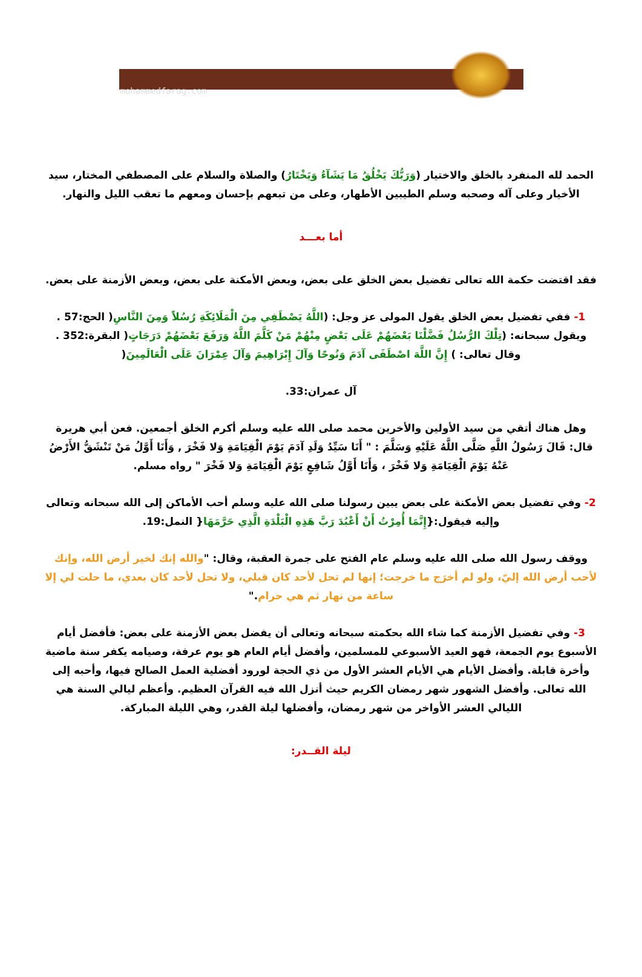mohammedfarag.com
الحمد لله المنفرد بالخلق والاختيار (وَرَبُّكَ يَخْلُقُ مَا يَشَآءُ وَيَخْتَارُ) والصلاة والسلام على المصطفي المختار، سيد الأخيار وعلى آله وصحبه وسلم الطيبين الأطهار، وعلى من تبعهم بإحسان ومعهم ما تعقب الليل والنهار.
أما بعـــد
فقد اقتضت حكمة الله تعالى تفضيل بعض الخلق على بعض، وبعض الأمكنة على بعض، وبعض الأزمنة على بعض.
1- ففي تفضيل بعض الخلق يقول المولى عز وجل: (اللَّهُ يَصْطَفِي مِنَ الْمَلَائِكَةِ رُسُلاً وَمِنَ النَّاسِ( الحج:57 . ويقول سبحانه: (تِلْكَ الرُّسُلُ فَضَّلْنَا بَعْضَهُمْ عَلَى بَعْضٍ مِنْهُمْ مَنْ كَلَّمَ اللَّهُ وَرَفَعَ بَعْضَهُمْ دَرَجَاتٍ( البقرة:352 . وقال تعالى: ) إِنَّ اللَّهَ اصْطَفَى آدَمَ وَنُوحًا وَآلَ إِبْرَاهِيمَ وَآلَ عِمْرَانَ عَلَى الْعَالَمِينَ(
آل عمران:33.
وهل هناك أتقي من سيد الأولين والأخرين محمد صلى الله عليه وسلم أكرم الخلق أجمعين. فعن أبي هريرة قال: قَالَ رَسُولُ اللَّهِ صَلَّى اللَّهُ عَلَيْهِ وَسَلَّمَ : " أَنَا سَيِّدُ وَلَدِ آدَمَ يَوْمَ الْقِيَامَةِ وَلا فَخْرَ , وَأَنَا أَوَّلُ مَنْ تَنْشَقُّ الأَرْضُ عَنْهُ يَوْمَ الْقِيَامَةِ وَلا فَخْرَ ، وَأَنَا أَوَّلُ شَافِعٍ يَوْمَ الْقِيَامَةِ وَلا فَخْرَ " رواه مسلم.
2- وفي تفضيل بعض الأمكنة على بعض يبين رسولنا صلى الله عليه وسلم أحب الأماكن إلى الله سبحانه وتعالى وإليه فيقول:{إِنَّمَا أُمِرْتُ أَنْ أَعْبُدَ رَبَّ هَذِهِ الْبَلْدَةِ الَّذِي حَرَّمَهَا{ النمل:19.
ووقف رسول الله صلى الله عليه وسلم عام الفتح على جمرة العقبة، وقال: "والله إنك لخير أرض الله، وإنك لأحب أرض الله إليّ، ولو لم أخرَج ما خرجت؛ إنها لم تحل لأحد كان قبلي، ولا تحل لأحد كان بعدي، ما حلت لي إلا ساعة من نهار ثم هي حرام."
3- وفي تفضيل الأزمنة كما شاء الله بحكمته سبحانه وتعالى أن يفضل بعض الأزمنة على بعض: فأفضل أيام الأسبوع يوم الجمعة، فهو العيد الأسبوعي للمسلمين، وأفضل أيام العام هو يوم عرفة، وصيامه يكفر سنة ماضية وأخرة قابلة. وأفضل الأيام هي الأيام العشر الأول من ذي الحجة لورود أفضلية العمل الصالح فيها، وأحبه إلى الله تعالى. وأفضل الشهور شهر رمضان الكريم حيث أنزل الله فيه القرآن العظيم. وأعظم ليالي السنة هي الليالي العشر الأواخر من شهر رمضان، وأفضلها ليلة القدر، وهي الليلة المباركة.
ليلة القــدر: